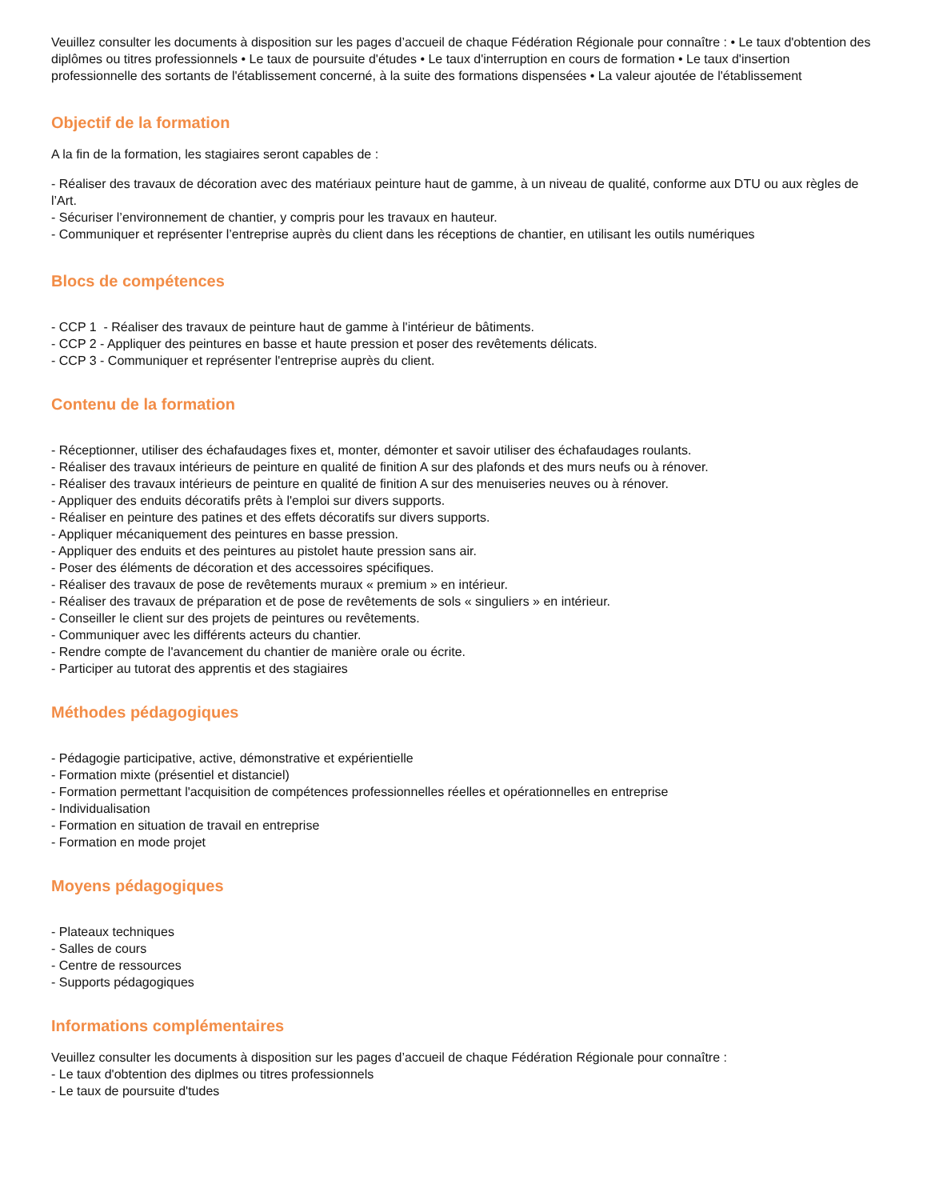Veuillez consulter les documents à disposition sur les pages d’accueil de chaque Fédération Régionale pour connaître : • Le taux d'obtention des diplômes ou titres professionnels • Le taux de poursuite d'études • Le taux d'interruption en cours de formation • Le taux d'insertion professionnelle des sortants de l'établissement concerné, à la suite des formations dispensées • La valeur ajoutée de l'établissement
Objectif de la formation
A la fin de la formation, les stagiaires seront capables de :
- Réaliser des travaux de décoration avec des matériaux peinture haut de gamme, à un niveau de qualité, conforme aux DTU ou aux règles de l’Art.
- Sécuriser l’environnement de chantier, y compris pour les travaux en hauteur.
- Communiquer et représenter l’entreprise auprès du client dans les réceptions de chantier, en utilisant les outils numériques
Blocs de compétences
- CCP 1 - Réaliser des travaux de peinture haut de gamme à l'intérieur de bâtiments.
- CCP 2 - Appliquer des peintures en basse et haute pression et poser des revêtements délicats.
- CCP 3 - Communiquer et représenter l'entreprise auprès du client.
Contenu de la formation
- Réceptionner, utiliser des échafaudages fixes et, monter, démonter et savoir utiliser des échafaudages roulants.
- Réaliser des travaux intérieurs de peinture en qualité de finition A sur des plafonds et des murs neufs ou à rénover.
- Réaliser des travaux intérieurs de peinture en qualité de finition A sur des menuiseries neuves ou à rénover.
- Appliquer des enduits décoratifs prêts à l'emploi sur divers supports.
- Réaliser en peinture des patines et des effets décoratifs sur divers supports.
- Appliquer mécaniquement des peintures en basse pression.
- Appliquer des enduits et des peintures au pistolet haute pression sans air.
- Poser des éléments de décoration et des accessoires spécifiques.
- Réaliser des travaux de pose de revêtements muraux « premium » en intérieur.
- Réaliser des travaux de préparation et de pose de revêtements de sols « singuliers » en intérieur.
- Conseiller le client sur des projets de peintures ou revêtements.
- Communiquer avec les différents acteurs du chantier.
- Rendre compte de l'avancement du chantier de manière orale ou écrite.
- Participer au tutorat des apprentis et des stagiaires
Méthodes pédagogiques
- Pédagogie participative, active, démonstrative et expérientielle
- Formation mixte (présentiel et distanciel)
- Formation permettant l'acquisition de compétences professionnelles réelles et opérationnelles en entreprise
- Individualisation
- Formation en situation de travail en entreprise
- Formation en mode projet
Moyens pédagogiques
- Plateaux techniques
- Salles de cours
- Centre de ressources
- Supports pédagogiques
Informations complémentaires
Veuillez consulter les documents à disposition sur les pages d’accueil de chaque Fédération Régionale pour connaître :
- Le taux d'obtention des diplmes ou titres professionnels
- Le taux de poursuite d'tudes